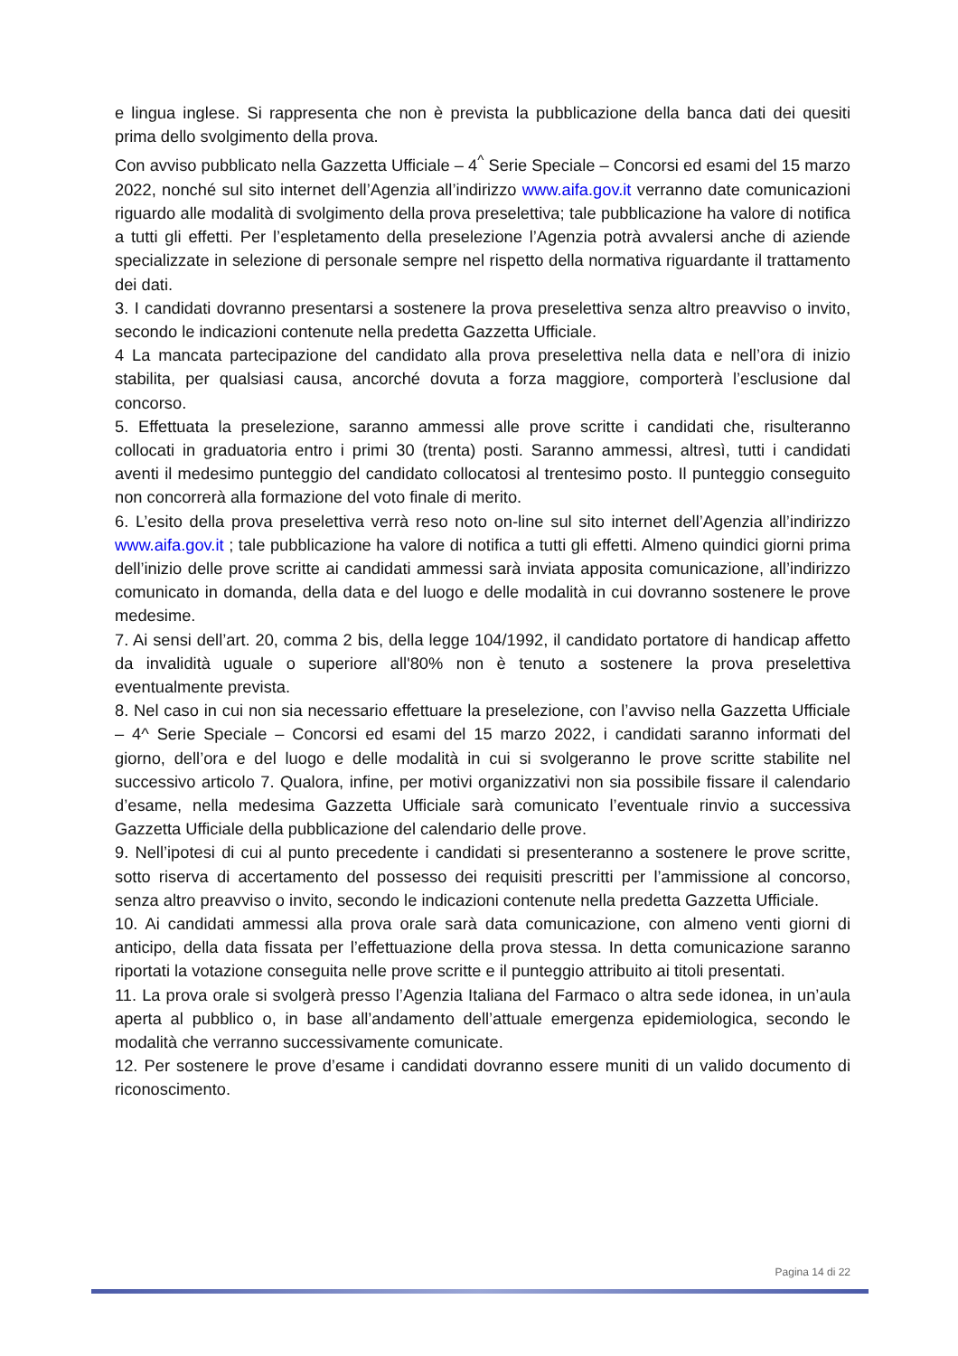e lingua inglese. Si rappresenta che non è prevista la pubblicazione della banca dati dei quesiti prima dello svolgimento della prova.
Con avviso pubblicato nella Gazzetta Ufficiale – 4<sup>^</sup> Serie Speciale – Concorsi ed esami del 15 marzo 2022, nonché sul sito internet dell’Agenzia all’indirizzo www.aifa.gov.it verranno date comunicazioni riguardo alle modalità di svolgimento della prova preselettiva; tale pubblicazione ha valore di notifica a tutti gli effetti. Per l’espletamento della preselezione l’Agenzia potrà avvalersi anche di aziende specializzate in selezione di personale sempre nel rispetto della normativa riguardante il trattamento dei dati.
3. I candidati dovranno presentarsi a sostenere la prova preselettiva senza altro preavviso o invito, secondo le indicazioni contenute nella predetta Gazzetta Ufficiale.
4 La mancata partecipazione del candidato alla prova preselettiva nella data e nell’ora di inizio stabilita, per qualsiasi causa, ancorché dovuta a forza maggiore, comporterà l’esclusione dal concorso.
5. Effettuata la preselezione, saranno ammessi alle prove scritte i candidati che, risulteranno collocati in graduatoria entro i primi 30 (trenta) posti. Saranno ammessi, altresì, tutti i candidati aventi il medesimo punteggio del candidato collocatosi al trentesimo posto. Il punteggio conseguito non concorrerà alla formazione del voto finale di merito.
6. L’esito della prova preselettiva verrà reso noto on-line sul sito internet dell’Agenzia all’indirizzo www.aifa.gov.it ; tale pubblicazione ha valore di notifica a tutti gli effetti. Almeno quindici giorni prima dell’inizio delle prove scritte ai candidati ammessi sarà inviata apposita comunicazione, all’indirizzo comunicato in domanda, della data e del luogo e delle modalità in cui dovranno sostenere le prove medesime.
7. Ai sensi dell’art. 20, comma 2 bis, della legge 104/1992, il candidato portatore di handicap affetto da invalidità uguale o superiore all'80% non è tenuto a sostenere la prova preselettiva eventualmente prevista.
8. Nel caso in cui non sia necessario effettuare la preselezione, con l’avviso nella Gazzetta Ufficiale – 4^ Serie Speciale – Concorsi ed esami del 15 marzo 2022, i candidati saranno informati del giorno, dell’ora e del luogo e delle modalità in cui si svolgeranno le prove scritte stabilite nel successivo articolo 7. Qualora, infine, per motivi organizzativi non sia possibile fissare il calendario d’esame, nella medesima Gazzetta Ufficiale sarà comunicato l’eventuale rinvio a successiva Gazzetta Ufficiale della pubblicazione del calendario delle prove.
9. Nell’ipotesi di cui al punto precedente i candidati si presenteranno a sostenere le prove scritte, sotto riserva di accertamento del possesso dei requisiti prescritti per l’ammissione al concorso, senza altro preavviso o invito, secondo le indicazioni contenute nella predetta Gazzetta Ufficiale.
10. Ai candidati ammessi alla prova orale sarà data comunicazione, con almeno venti giorni di anticipo, della data fissata per l’effettuazione della prova stessa. In detta comunicazione saranno riportati la votazione conseguita nelle prove scritte e il punteggio attribuito ai titoli presentati.
11. La prova orale si svolgerà presso l’Agenzia Italiana del Farmaco o altra sede idonea, in un’aula aperta al pubblico o, in base all’andamento dell’attuale emergenza epidemiologica, secondo le modalità che verranno successivamente comunicate.
12. Per sostenere le prove d’esame i candidati dovranno essere muniti di un valido documento di riconoscimento.
Pagina 14 di 22